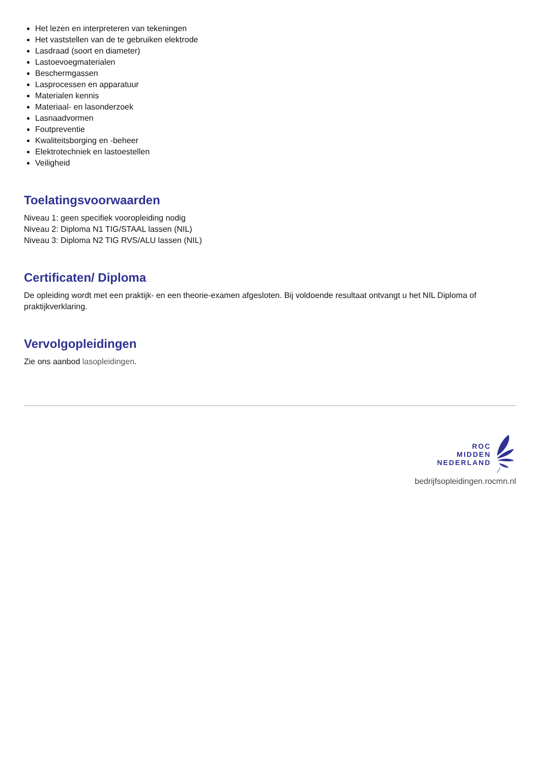Het lezen en interpreteren van tekeningen
Het vaststellen van de te gebruiken elektrode
Lasdraad (soort en diameter)
Lastoevoegmaterialen
Beschermgassen
Lasprocessen en apparatuur
Materialen kennis
Materiaal- en lasonderzoek
Lasnaadvormen
Foutpreventie
Kwaliteitsborging en -beheer
Elektrotechniek en lastoestellen
Veiligheid
Toelatingsvoorwaarden
Niveau 1: geen specifiek vooropleiding nodig
Niveau 2: Diploma N1 TIG/STAAL lassen (NIL)
Niveau 3: Diploma N2 TIG RVS/ALU lassen (NIL)
Certificaten/ Diploma
De opleiding wordt met een praktijk- en een theorie-examen afgesloten. Bij voldoende resultaat ontvangt u het NIL Diploma of praktijkverklaring.
Vervolgopleidingen
Zie ons aanbod lasopleidingen.
ROC
MIDDEN
NEDERLAND
bedrijfsopleidingen.rocmn.nl